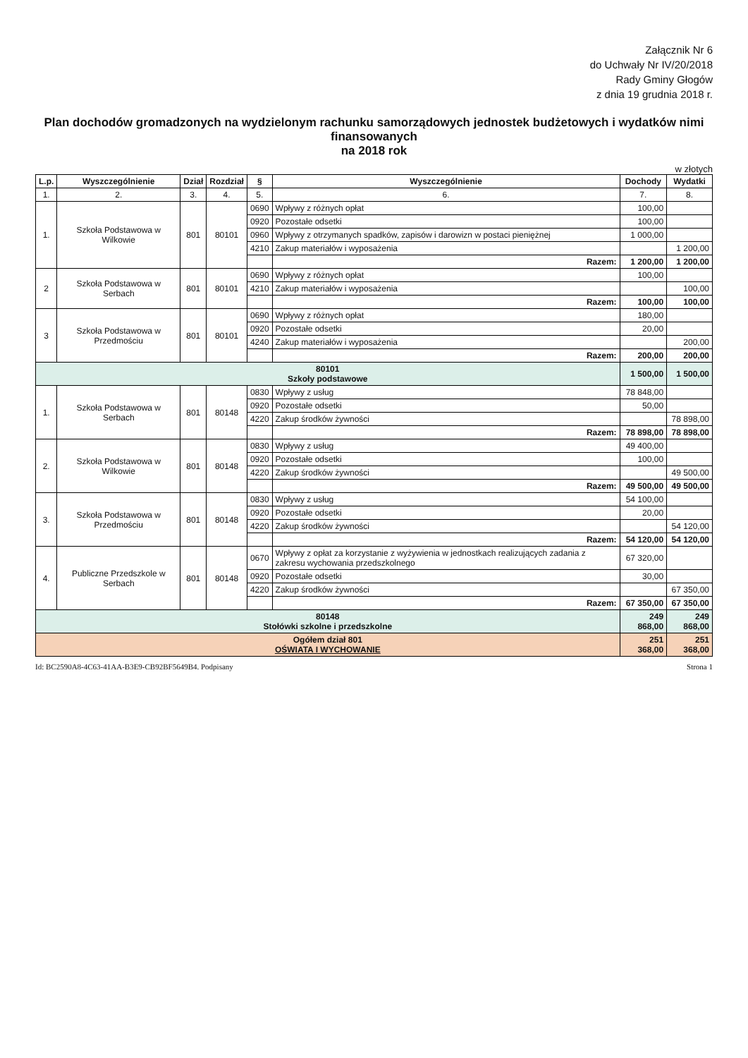Załącznik Nr 6
do Uchwały Nr IV/20/2018
Rady Gminy Głogów
z dnia 19 grudnia 2018 r.
Plan dochodów gromadzonych na wydzielonym rachunku samorządowych jednostek budżetowych i wydatków nimi finansowanych
na 2018 rok
w złotych
| L.p. | Wyszczególnienie | Dział | Rozdział | § | Wyszczególnienie | Dochody | Wydatki |
| --- | --- | --- | --- | --- | --- | --- | --- |
| 1. | 2. | 3. | 4. | 5. | 6. | 7. | 8. |
| 1. | Szkoła Podstawowa w Wilkowie | 801 | 80101 | 0690 | Wpływy z różnych opłat | 100,00 | |
| | | | | 0920 | Pozostałe odsetki | 100,00 | |
| | | | | 0960 | Wpływy z otrzymanych spadków, zapisów i darowizn w postaci pieniężnej | 1 000,00 | |
| | | | | 4210 | Zakup materiałów i wyposażenia | | 1 200,00 |
| | | | | | Razem: | 1 200,00 | 1 200,00 |
| 2 | Szkoła Podstawowa w Serbach | 801 | 80101 | 0690 | Wpływy z różnych opłat | 100,00 | |
| | | | | 4210 | Zakup materiałów i wyposażenia | | 100,00 |
| | | | | | Razem: | 100,00 | 100,00 |
| 3 | Szkoła Podstawowa w Przedmościu | 801 | 80101 | 0690 | Wpływy z różnych opłat | 180,00 | |
| | | | | 0920 | Pozostałe odsetki | 20,00 | |
| | | | | 4240 | Zakup materiałów i wyposażenia | | 200,00 |
| | | | | | Razem: | 200,00 | 200,00 |
| 80101 Szkoły podstawowe | | | | | | 1 500,00 | 1 500,00 |
| 1. | Szkoła Podstawowa w Serbach | 801 | 80148 | 0830 | Wpływy z usług | 78 848,00 | |
| | | | | 0920 | Pozostałe odsetki | 50,00 | |
| | | | | 4220 | Zakup środków żywności | | 78 898,00 |
| | | | | | Razem: | 78 898,00 | 78 898,00 |
| 2. | Szkoła Podstawowa w Wilkowie | 801 | 80148 | 0830 | Wpływy z usług | 49 400,00 | |
| | | | | 0920 | Pozostałe odsetki | 100,00 | |
| | | | | 4220 | Zakup środków żywności | | 49 500,00 |
| | | | | | Razem: | 49 500,00 | 49 500,00 |
| 3. | Szkoła Podstawowa w Przedmościu | 801 | 80148 | 0830 | Wpływy z usług | 54 100,00 | |
| | | | | 0920 | Pozostałe odsetki | 20,00 | |
| | | | | 4220 | Zakup środków żywności | | 54 120,00 |
| | | | | | Razem: | 54 120,00 | 54 120,00 |
| 4. | Publiczne Przedszkole w Serbach | 801 | 80148 | 0670 | Wpływy z opłat za korzystanie z wyżywienia w jednostkach realizujących zadania z zakresu wychowania przedszkolnego | 67 320,00 | |
| | | | | 0920 | Pozostałe odsetki | 30,00 | |
| | | | | 4220 | Zakup środków żywności | | 67 350,00 |
| | | | | | Razem: | 67 350,00 | 67 350,00 |
| 80148 Stołówki szkolne i przedszkolne | | | | | | 249 868,00 | 249 868,00 |
| Ogółem dział 801 OŚWIATA I WYCHOWANIE | | | | | | 251 368,00 | 251 368,00 |
Id: BC2590A8-4C63-41AA-B3E9-CB92BF5649B4. Podpisany Strona 1